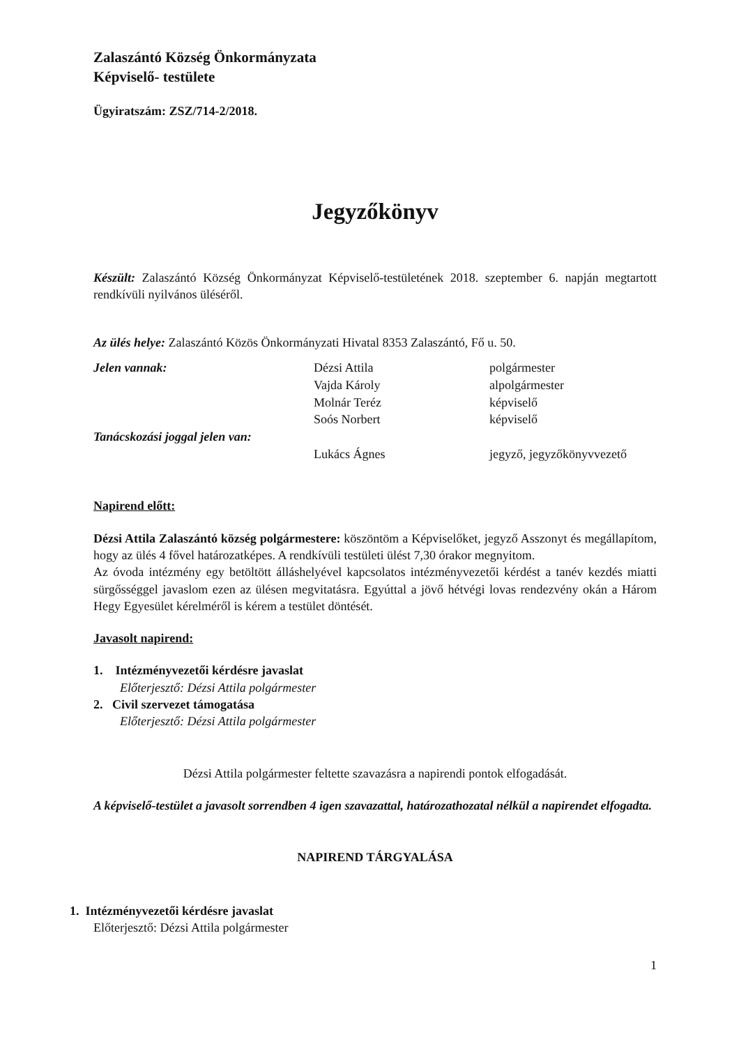Zalaszántó Község Önkormányzata
Képviselő- testülete
Ügyiratszám: ZSZ/714-2/2018.
Jegyzőkönyv
Készült: Zalaszántó Község Önkormányzat Képviselő-testületének 2018. szeptember 6. napján megtartott rendkívüli nyilvános üléséről.
Az ülés helye: Zalaszántó Közös Önkormányzati Hivatal 8353 Zalaszántó, Fő u. 50.
| Jelen vannak: | Dézsi Attila | polgármester |
| | Vajda Károly | alpolgármester |
| | Molnár Teréz | képviselő |
| | Soós Norbert | képviselő |
| Tanácskozási joggal jelen van: | | |
| | Lukács Ágnes | jegyző, jegyzőkönyvvezető |
Napirend előtt:
Dézsi Attila Zalaszántó község polgármestere: köszöntöm a Képviselőket, jegyző Asszonyt és megállapítom, hogy az ülés 4 fővel határozatképes. A rendkívüli testületi ülést 7,30 órakor megnyitom.
Az óvoda intézmény egy betöltött álláshelyével kapcsolatos intézményvezetői kérdést a tanév kezdés miatti sürgősséggel javaslom ezen az ülésen megvitatásra. Egyúttal a jövő hétvégi lovas rendezvény okán a Három Hegy Egyesület kérelméről is kérem a testület döntését.
Javasolt napirend:
1. Intézményvezetői kérdésre javaslat
Előterjesztő: Dézsi Attila polgármester
2. Civil szervezet támogatása
Előterjesztő: Dézsi Attila polgármester
Dézsi Attila polgármester feltette szavazásra a napirendi pontok elfogadását.
A képviselő-testület a javasolt sorrendben 4 igen szavazattal, határozathozatal nélkül a napirendet elfogadta.
NAPIREND TÁRGYALÁSA
1. Intézményvezetői kérdésre javaslat
Előterjesztő: Dézsi Attila polgármester
1